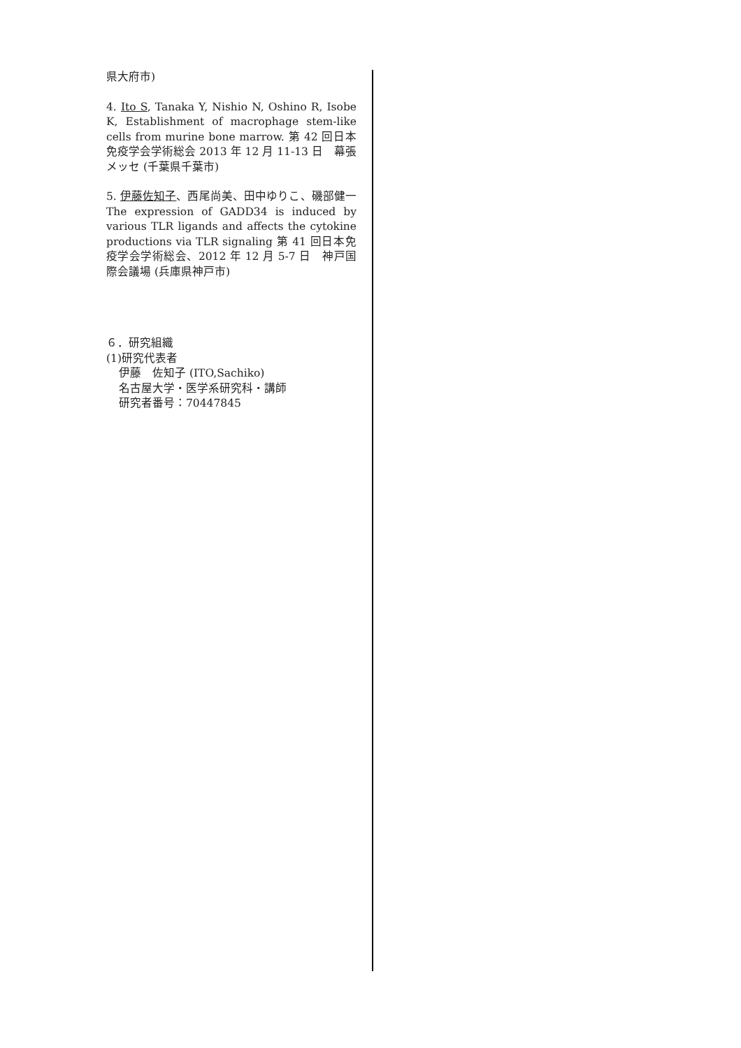県大府市)
4. Ito S, Tanaka Y, Nishio N, Oshino R, Isobe K, Establishment of macrophage stem-like cells from murine bone marrow. 第 42 回日本免疫学会学術総会 2013 年 12 月 11-13 日　幕張メッセ (千葉県千葉市)
5. 伊藤佐知子、西尾尚美、田中ゆりこ、磯部健一　The expression of GADD34 is induced by various TLR ligands and affects the cytokine productions via TLR signaling 第 41 回日本免疫学会学術総会、2012 年 12 月 5-7 日　神戸国際会議場 (兵庫県神戸市)
６．研究組織
(1)研究代表者
伊藤　佐知子 (ITO,Sachiko)
名古屋大学・医学系研究科・講師
研究者番号：70447845